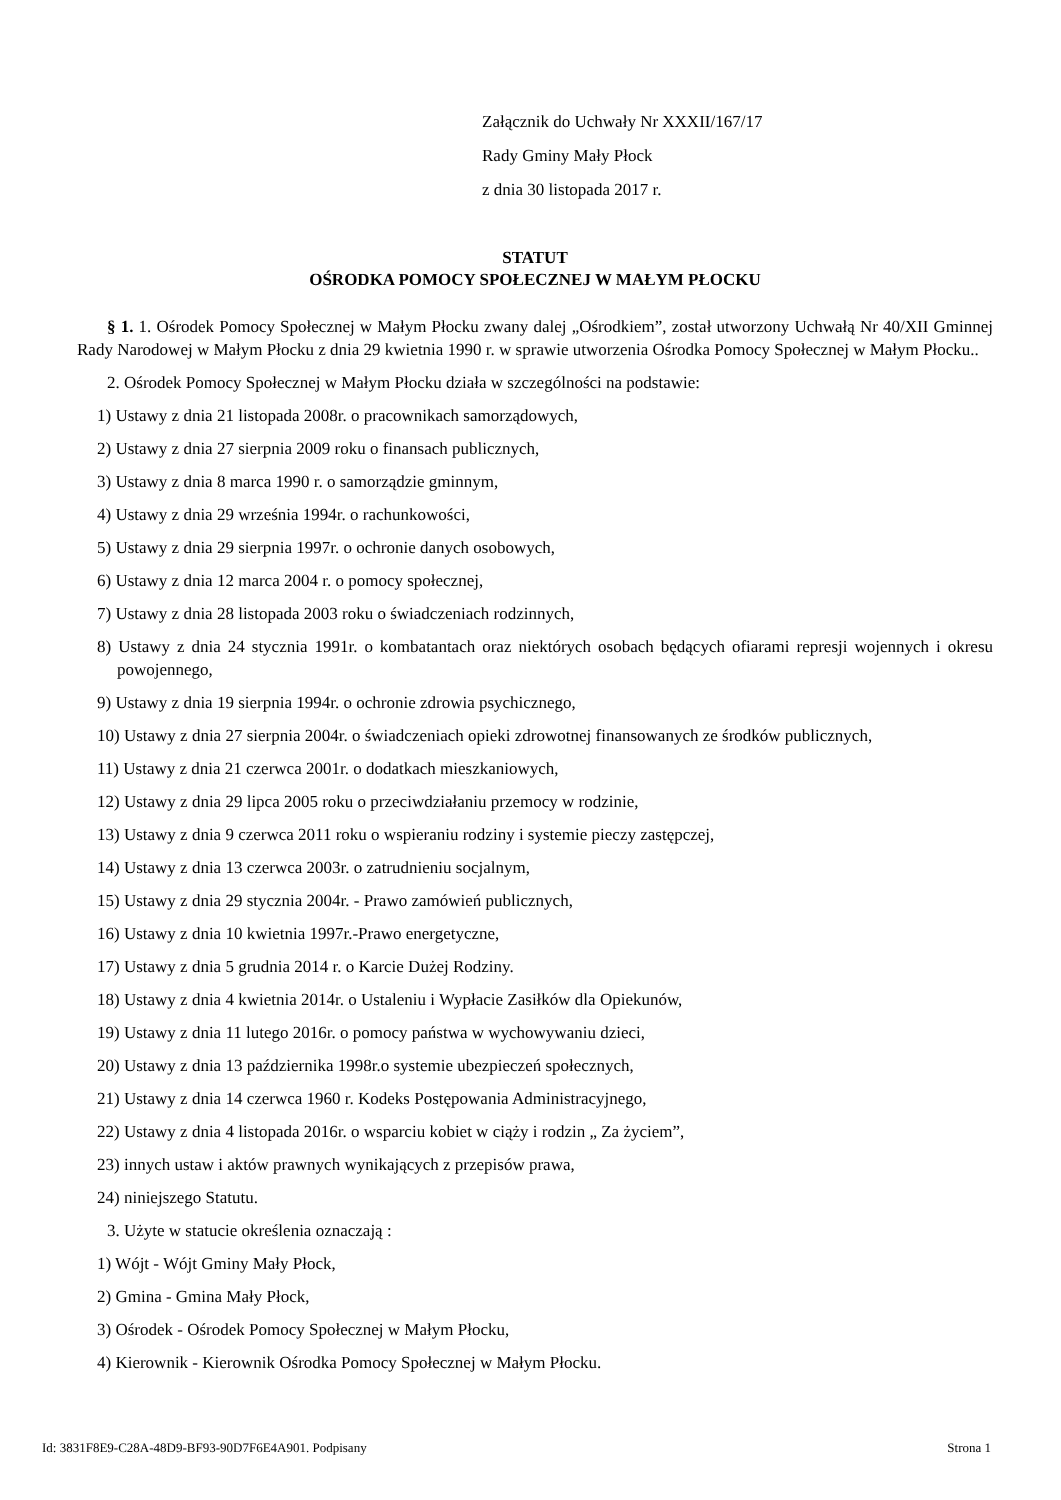Załącznik do Uchwały Nr XXXII/167/17
Rady Gminy Mały Płock
z dnia 30 listopada 2017 r.
STATUT
OŚRODKA POMOCY SPOŁECZNEJ W MAŁYM PŁOCKU
§ 1. 1. Ośrodek Pomocy Społecznej w Małym Płocku zwany dalej „Ośrodkiem”, został utworzony Uchwałą Nr 40/XII Gminnej Rady Narodowej w Małym Płocku z dnia 29 kwietnia 1990 r. w sprawie utworzenia Ośrodka Pomocy Społecznej w Małym Płocku..
2. Ośrodek Pomocy Społecznej w Małym Płocku działa w szczególności na podstawie:
1) Ustawy z dnia 21 listopada 2008r. o pracownikach samorządowych,
2) Ustawy z dnia 27 sierpnia 2009 roku o finansach publicznych,
3) Ustawy z dnia 8 marca 1990 r. o samorządzie gminnym,
4) Ustawy z dnia 29 września 1994r. o rachunkowości,
5) Ustawy z dnia 29 sierpnia 1997r. o ochronie danych osobowych,
6) Ustawy z dnia 12 marca 2004 r. o pomocy społecznej,
7) Ustawy z dnia 28 listopada 2003 roku o świadczeniach rodzinnych,
8) Ustawy z dnia 24 stycznia 1991r. o kombatantach oraz niektórych osobach będących ofiarami represji wojennych i okresu powojennego,
9) Ustawy z dnia 19 sierpnia 1994r. o ochronie zdrowia psychicznego,
10) Ustawy z dnia 27 sierpnia 2004r. o świadczeniach opieki zdrowotnej finansowanych ze środków publicznych,
11) Ustawy z dnia 21 czerwca 2001r. o dodatkach mieszkaniowych,
12) Ustawy z dnia 29 lipca 2005 roku o przeciwdziałaniu przemocy w rodzinie,
13) Ustawy z dnia 9 czerwca 2011 roku o wspieraniu rodziny i systemie pieczy zastępczej,
14) Ustawy z dnia 13 czerwca 2003r. o zatrudnieniu socjalnym,
15) Ustawy z dnia 29 stycznia 2004r. - Prawo zamówień publicznych,
16) Ustawy z dnia 10 kwietnia 1997r.-Prawo energetyczne,
17) Ustawy z dnia 5 grudnia 2014 r. o Karcie Dużej Rodziny.
18) Ustawy z dnia 4 kwietnia 2014r. o Ustaleniu i Wypłacie Zasiłków dla Opiekunów,
19) Ustawy z dnia 11 lutego 2016r. o pomocy państwa w wychowywaniu dzieci,
20) Ustawy z dnia 13 października 1998r.o systemie ubezpieczeń społecznych,
21) Ustawy z dnia 14 czerwca 1960 r. Kodeks Postępowania Administracyjnego,
22) Ustawy z dnia 4 listopada 2016r. o wsparciu kobiet w ciąży i rodzin „ Za życiem”,
23) innych ustaw i aktów prawnych wynikających z przepisów prawa,
24) niniejszego Statutu.
3. Użyte w statucie określenia oznaczają :
1) Wójt - Wójt Gminy Mały Płock,
2) Gmina - Gmina Mały Płock,
3) Ośrodek - Ośrodek Pomocy Społecznej w Małym Płocku,
4) Kierownik - Kierownik Ośrodka Pomocy Społecznej w Małym Płocku.
Id: 3831F8E9-C28A-48D9-BF93-90D7F6E4A901. Podpisany Strona 1